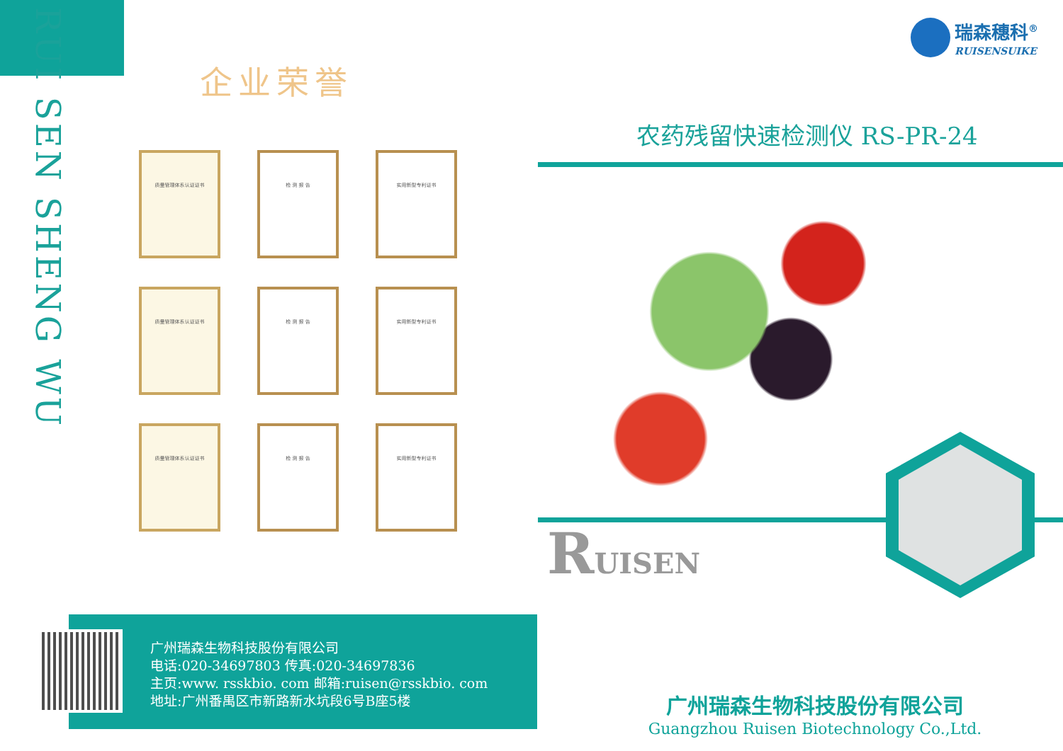RUI SEN SHENG WU
企业荣誉
质量管理体系认证证书
检 测 报 告
实用新型专利证书
质量管理体系认证证书
检 测 报 告
实用新型专利证书
质量管理体系认证证书
检 测 报 告
实用新型专利证书
广州瑞森生物科技股份有限公司
电话:020-34697803 传真:020-34697836
主页:www. rsskbio. com 邮箱:ruisen@rsskbio. com
地址:广州番禺区市新路新水坑段6号B座5楼
瑞森穗科<sup>®</sup>
RUISENSUIKE
农药残留快速检测仪 RS-PR-24
RUISEN
广州瑞森生物科技股份有限公司
Guangzhou Ruisen Biotechnology Co.,Ltd.